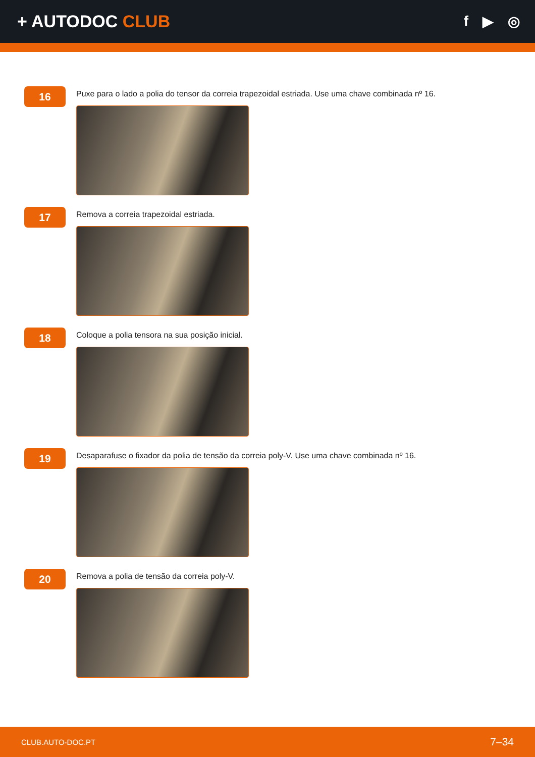+ AUTODOC CLUB
f ▶ ◎
16
Puxe para o lado a polia do tensor da correia trapezoidal estriada. Use uma chave combinada nº 16.
17
Remova a correia trapezoidal estriada.
18
Coloque a polia tensora na sua posição inicial.
19
Desaparafuse o fixador da polia de tensão da correia poly-V. Use uma chave combinada nº 16.
20
Remova a polia de tensão da correia poly-V.
CLUB.AUTO-DOC.PT 7–34